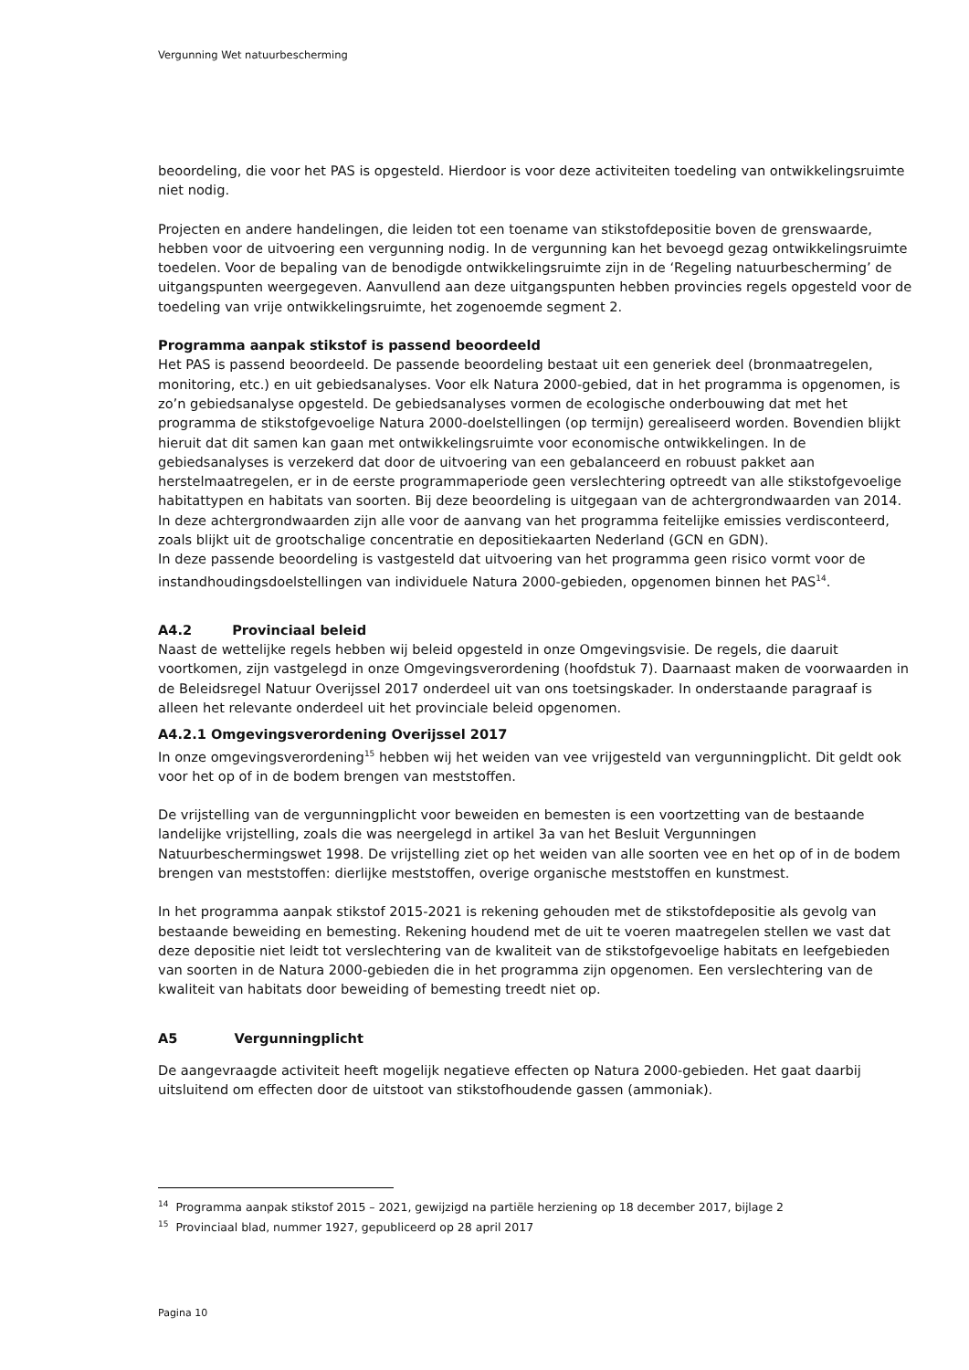Vergunning Wet natuurbescherming
beoordeling, die voor het PAS is opgesteld. Hierdoor is voor deze activiteiten toedeling van ontwikkelingsruimte niet nodig.
Projecten en andere handelingen, die leiden tot een toename van stikstofdepositie boven de grenswaarde, hebben voor de uitvoering een vergunning nodig. In de vergunning kan het bevoegd gezag ontwikkelingsruimte toedelen. Voor de bepaling van de benodigde ontwikkelingsruimte zijn in de ‘Regeling natuurbescherming’ de uitgangspunten weergegeven. Aanvullend aan deze uitgangspunten hebben provincies regels opgesteld voor de toedeling van vrije ontwikkelingsruimte, het zogenoemde segment 2.
Programma aanpak stikstof is passend beoordeeld
Het PAS is passend beoordeeld. De passende beoordeling bestaat uit een generiek deel (bronmaatregelen, monitoring, etc.) en uit gebiedsanalyses. Voor elk Natura 2000-gebied, dat in het programma is opgenomen, is zo’n gebiedsanalyse opgesteld. De gebiedsanalyses vormen de ecologische onderbouwing dat met het programma de stikstofgevoelige Natura 2000-doelstellingen (op termijn) gerealiseerd worden. Bovendien blijkt hieruit dat dit samen kan gaan met ontwikkelingsruimte voor economische ontwikkelingen. In de gebiedsanalyses is verzekerd dat door de uitvoering van een gebalanceerd en robuust pakket aan herstelmaatregelen, er in de eerste programmaperiode geen verslechtering optreedt van alle stikstofgevoelige habitattypen en habitats van soorten. Bij deze beoordeling is uitgegaan van de achtergrondwaarden van 2014. In deze achtergrondwaarden zijn alle voor de aanvang van het programma feitelijke emissies verdisconteerd, zoals blijkt uit de grootschalige concentratie en depositiekaarten Nederland (GCN en GDN).
In deze passende beoordeling is vastgesteld dat uitvoering van het programma geen risico vormt voor de instandhoudingsdoelstellingen van individuele Natura 2000-gebieden, opgenomen binnen het PAS<sup>14</sup>.
A4.2 Provinciaal beleid
Naast de wettelijke regels hebben wij beleid opgesteld in onze Omgevingsvisie. De regels, die daaruit voortkomen, zijn vastgelegd in onze Omgevingsverordening (hoofdstuk 7). Daarnaast maken de voorwaarden in de Beleidsregel Natuur Overijssel 2017 onderdeel uit van ons toetsingskader. In onderstaande paragraaf is alleen het relevante onderdeel uit het provinciale beleid opgenomen.
A4.2.1 Omgevingsverordening Overijssel 2017
In onze omgevingsverordening<sup>15</sup> hebben wij het weiden van vee vrijgesteld van vergunningplicht. Dit geldt ook voor het op of in de bodem brengen van meststoffen.
De vrijstelling van de vergunningplicht voor beweiden en bemesten is een voortzetting van de bestaande landelijke vrijstelling, zoals die was neergelegd in artikel 3a van het Besluit Vergunningen Natuurbeschermingswet 1998. De vrijstelling ziet op het weiden van alle soorten vee en het op of in de bodem brengen van meststoffen: dierlijke meststoffen, overige organische meststoffen en kunstmest.
In het programma aanpak stikstof 2015-2021 is rekening gehouden met de stikstofdepositie als gevolg van bestaande beweiding en bemesting. Rekening houdend met de uit te voeren maatregelen stellen we vast dat deze depositie niet leidt tot verslechtering van de kwaliteit van de stikstofgevoelige habitats en leefgebieden van soorten in de Natura 2000-gebieden die in het programma zijn opgenomen. Een verslechtering van de kwaliteit van habitats door beweiding of bemesting treedt niet op.
A5 Vergunningplicht
De aangevraagde activiteit heeft mogelijk negatieve effecten op Natura 2000-gebieden. Het gaat daarbij uitsluitend om effecten door de uitstoot van stikstofhoudende gassen (ammoniak).
<sup>14</sup> Programma aanpak stikstof 2015 – 2021, gewijzigd na partiële herziening op 18 december 2017, bijlage 2
<sup>15</sup> Provinciaal blad, nummer 1927, gepubliceerd op 28 april 2017
Pagina 10